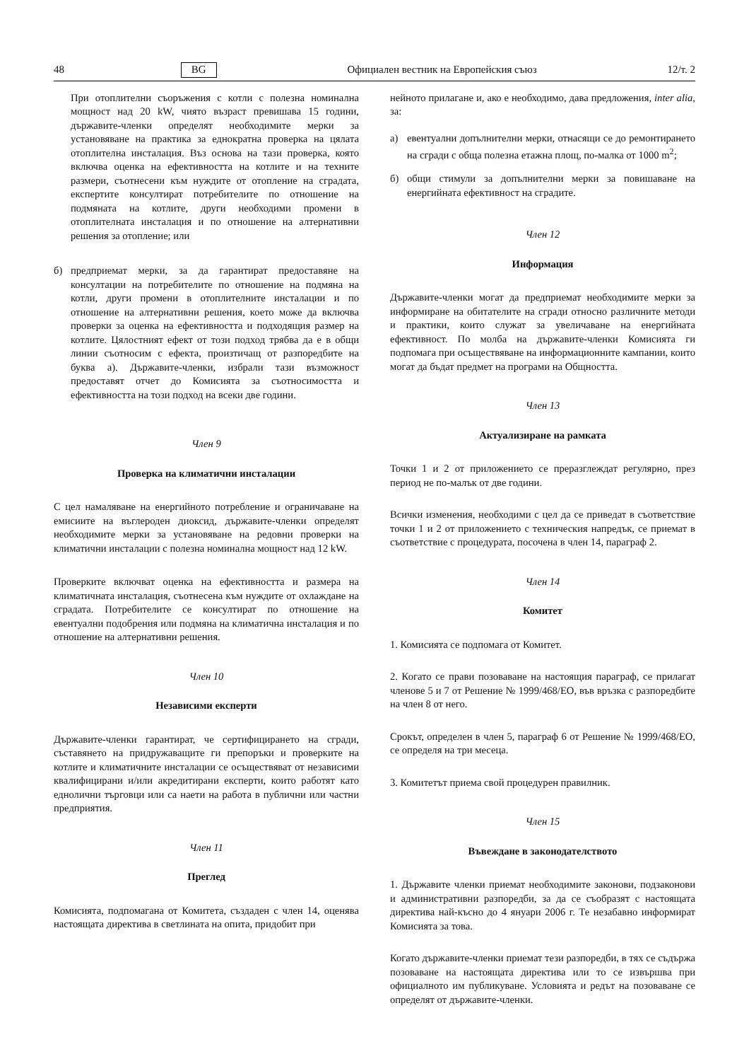48 BG Официален вестник на Европейския съюз 12/т. 2
При отоплителни съоръжения с котли с полезна номинална мощност над 20 kW, чиято възраст превишава 15 години, държавите-членки определят необходимите мерки за установяване на практика за еднократна проверка на цялата отоплителна инсталация. Въз основа на тази проверка, която включва оценка на ефективността на котлите и на техните размери, съотнесени към нуждите от отопление на сградата, експертите консултират потребителите по отношение на подмяната на котлите, други необходими промени в отоплителната инсталация и по отношение на алтернативни решения за отопление; или
б) предприемат мерки, за да гарантират предоставяне на консултации на потребителите по отношение на подмяна на котли, други промени в отоплителните инсталации и по отношение на алтернативни решения, което може да включва проверки за оценка на ефективността и подходящия размер на котлите. Цялостният ефект от този подход трябва да е в общи линии съотносим с ефекта, произтичащ от разпоредбите на буква а). Държавите-членки, избрали тази възможност предоставят отчет до Комисията за съотносимостта и ефективността на този подход на всеки две години.
Член 9
Проверка на климатични инсталации
С цел намаляване на енергийното потребление и ограничаване на емисиите на въглероден диоксид, държавите-членки определят необходимите мерки за установяване на редовни проверки на климатични инсталации с полезна номинална мощност над 12 kW.
Проверките включват оценка на ефективността и размера на климатичната инсталация, съотнесена към нуждите от охлаждане на сградата. Потребителите се консултират по отношение на евентуални подобрения или подмяна на климатична инсталация и по отношение на алтернативни решения.
Член 10
Независими експерти
Държавите-членки гарантират, че сертифицирането на сгради, съставянето на придружаващите ги препоръки и проверките на котлите и климатичните инсталации се осъществяват от независими квалифицирани и/или акредитирани експерти, които работят като еднолични търговци или са наети на работа в публични или частни предприятия.
Член 11
Преглед
Комисията, подпомагана от Комитета, създаден с член 14, оценява настоящата директива в светлината на опита, придобит при
нейното прилагане и, ако е необходимо, дава предложения, inter alia, за:
а) евентуални допълнителни мерки, отнасящи се до ремонтирането на сгради с обща полезна етажна площ, по-малка от 1000 m<sup>2</sup>;
б) общи стимули за допълнителни мерки за повишаване на енергийната ефективност на сградите.
Член 12
Информация
Държавите-членки могат да предприемат необходимите мерки за информиране на обитателите на сгради относно различните методи и практики, които служат за увеличаване на енергийната ефективност. По молба на държавите-членки Комисията ги подпомага при осъществяване на информационните кампании, които могат да бъдат предмет на програми на Общността.
Член 13
Актуализиране на рамката
Точки 1 и 2 от приложението се преразглеждат регулярно, през период не по-малък от две години.
Всички изменения, необходими с цел да се приведат в съответствие точки 1 и 2 от приложението с техническия напредък, се приемат в съответствие с процедурата, посочена в член 14, параграф 2.
Член 14
Комитет
1. Комисията се подпомага от Комитет.
2. Когато се прави позоваване на настоящия параграф, се прилагат членове 5 и 7 от Решение № 1999/468/ЕО, във връзка с разпоредбите на член 8 от него.
Срокът, определен в член 5, параграф 6 от Решение № 1999/468/ЕО, се определя на три месеца.
3. Комитетът приема свой процедурен правилник.
Член 15
Въвеждане в законодателството
1. Държавите членки приемат необходимите законови, подзаконови и административни разпоредби, за да се съобразят с настоящата директива най-късно до 4 януари 2006 г. Те незабавно информират Комисията за това.
Когато държавите-членки приемат тези разпоредби, в тях се съдържа позоваване на настоящата директива или то се извършва при официалното им публикуване. Условията и редът на позоваване се определят от държавите-членки.